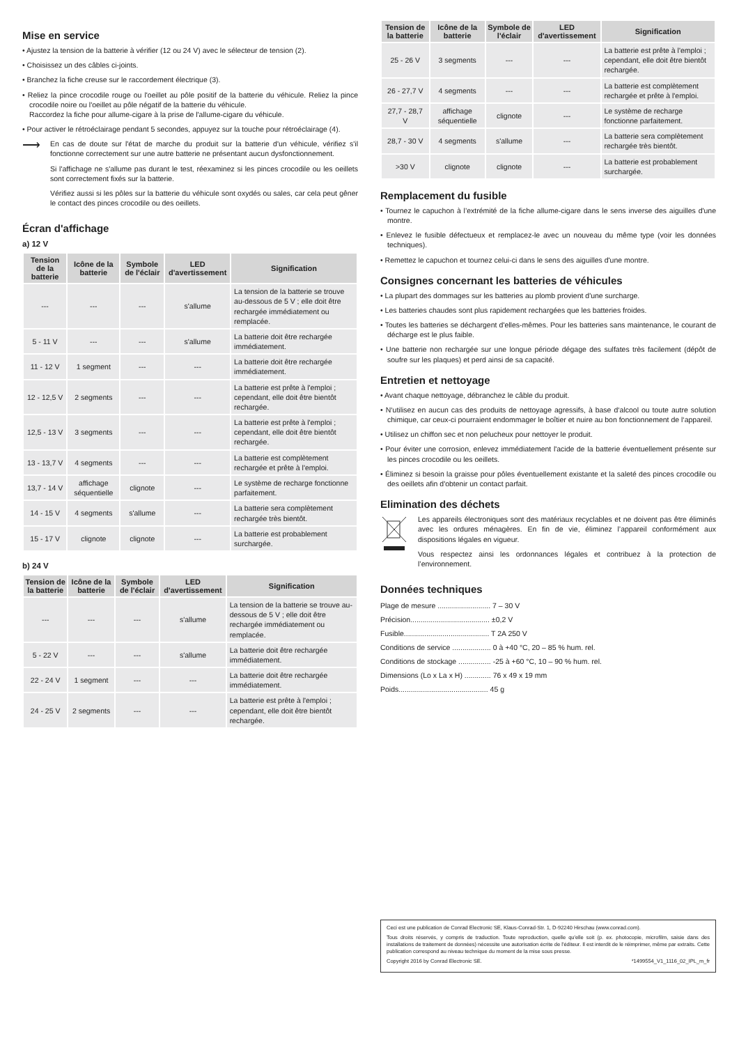Mise en service
• Ajustez la tension de la batterie à vérifier (12 ou 24 V) avec le sélecteur de tension (2).
• Choisissez un des câbles ci-joints.
• Branchez la fiche creuse sur le raccordement électrique (3).
• Reliez la pince crocodile rouge ou l'oeillet au pôle positif de la batterie du véhicule. Reliez la pince crocodile noire ou l'oeillet au pôle négatif de la batterie du véhicule.
Raccordez la fiche pour allume-cigare à la prise de l'allume-cigare du véhicule.
• Pour activer le rétroéclairage pendant 5 secondes, appuyez sur la touche pour rétroéclairage (4).
⟶
En cas de doute sur l'état de marche du produit sur la batterie d'un véhicule, vérifiez s'il fonctionne correctement sur une autre batterie ne présentant aucun dysfonctionnement.
Si l'affichage ne s'allume pas durant le test, réexaminez si les pinces crocodile ou les oeillets sont correctement fixés sur la batterie.
Vérifiez aussi si les pôles sur la batterie du véhicule sont oxydés ou sales, car cela peut gêner le contact des pinces crocodile ou des oeillets.
Écran d'affichage
a) 12 V
| Tension de la batterie | Icône de la batterie | Symbole de l'éclair | LED d'avertissement | Signification |
| --- | --- | --- | --- | --- |
| --- | --- | --- | s'allume | La tension de la batterie se trouve au-dessous de 5 V ; elle doit être rechargée immédiatement ou remplacée. |
| 5 - 11 V | --- | --- | s'allume | La batterie doit être rechargée immédiatement. |
| 11 - 12 V | 1 segment | --- | --- | La batterie doit être rechargée immédiatement. |
| 12 - 12,5 V | 2 segments | --- | --- | La batterie est prête à l'emploi ; cependant, elle doit être bientôt rechargée. |
| 12,5 - 13 V | 3 segments | --- | --- | La batterie est prête à l'emploi ; cependant, elle doit être bientôt rechargée. |
| 13 - 13,7 V | 4 segments | --- | --- | La batterie est complètement rechargée et prête à l'emploi. |
| 13,7 - 14 V | affichage séquentielle | clignote | --- | Le système de recharge fonctionne parfaitement. |
| 14 - 15 V | 4 segments | s'allume | --- | La batterie sera complètement rechargée très bientôt. |
| 15 - 17 V | clignote | clignote | --- | La batterie est probablement surchargée. |
b) 24 V
| Tension de la batterie | Icône de la batterie | Symbole de l'éclair | LED d'avertissement | Signification |
| --- | --- | --- | --- | --- |
| --- | --- | --- | s'allume | La tension de la batterie se trouve au-dessous de 5 V ; elle doit être rechargée immédiatement ou remplacée. |
| 5 - 22 V | --- | --- | s'allume | La batterie doit être rechargée immédiatement. |
| 22 - 24 V | 1 segment | --- | --- | La batterie doit être rechargée immédiatement. |
| 24 - 25 V | 2 segments | --- | --- | La batterie est prête à l'emploi ; cependant, elle doit être bientôt rechargée. |
| Tension de la batterie | Icône de la batterie | Symbole de l'éclair | LED d'avertissement | Signification |
| --- | --- | --- | --- | --- |
| 25 - 26 V | 3 segments | --- | --- | La batterie est prête à l'emploi ; cependant, elle doit être bientôt rechargée. |
| 26 - 27,7 V | 4 segments | --- | --- | La batterie est complètement rechargée et prête à l'emploi. |
| 27,7 - 28,7 V | affichage séquentielle | clignote | --- | Le système de recharge fonctionne parfaitement. |
| 28,7 - 30 V | 4 segments | s'allume | --- | La batterie sera complètement rechargée très bientôt. |
| >30 V | clignote | clignote | --- | La batterie est probablement surchargée. |
Remplacement du fusible
• Tournez le capuchon à l’extrémité de la fiche allume-cigare dans le sens inverse des aiguilles d'une montre.
• Enlevez le fusible défectueux et remplacez-le avec un nouveau du même type (voir les données techniques).
• Remettez le capuchon et tournez celui-ci dans le sens des aiguilles d'une montre.
Consignes concernant les batteries de véhicules
• La plupart des dommages sur les batteries au plomb provient d'une surcharge.
• Les batteries chaudes sont plus rapidement rechargées que les batteries froides.
• Toutes les batteries se déchargent d'elles-mêmes. Pour les batteries sans maintenance, le courant de décharge est le plus faible.
• Une batterie non rechargée sur une longue période dégage des sulfates très facilement (dépôt de soufre sur les plaques) et perd ainsi de sa capacité.
Entretien et nettoyage
• Avant chaque nettoyage, débranchez le câble du produit.
• N‘utilisez en aucun cas des produits de nettoyage agressifs, à base d‘alcool ou toute autre solution chimique, car ceux-ci pourraient endommager le boîtier et nuire au bon fonctionnement de l‘appareil.
• Utilisez un chiffon sec et non pelucheux pour nettoyer le produit.
• Pour éviter une corrosion, enlevez immédiatement l'acide de la batterie éventuellement présente sur les pinces crocodile ou les oeillets.
• Éliminez si besoin la graisse pour pôles éventuellement existante et la saleté des pinces crocodile ou des oeillets afin d'obtenir un contact parfait.
Elimination des déchets
Les appareils électroniques sont des matériaux recyclables et ne doivent pas être éliminés avec les ordures ménagères. En fin de vie, éliminez l’appareil conformément aux dispositions légales en vigueur.
Vous respectez ainsi les ordonnances légales et contribuez à la protection de l’environnement.
Données techniques
Plage de mesure .......................... 7 – 30 V
Précision....................................... ±0,2 V
Fusible.......................................... T 2A 250 V
Conditions de service ................... 0 à +40 °C, 20 – 85 % hum. rel.
Conditions de stockage ................ -25 à +60 °C, 10 – 90 % hum. rel.
Dimensions (Lo x La x H) ............. 76 x 49 x 19 mm
Poids............................................ 45 g
Ceci est une publication de Conrad Electronic SE, Klaus-Conrad-Str. 1, D-92240 Hirschau (www.conrad.com).
Tous droits réservés, y compris de traduction. Toute reproduction, quelle qu'elle soit (p. ex. photocopie, microfilm, saisie dans des installations de traitement de données) nécessite une autorisation écrite de l'éditeur. Il est interdit de le réimprimer, même par extraits. Cette publication correspond au niveau technique du moment de la mise sous presse.
Copyright 2016 by Conrad Electronic SE. *1499554_V1_1116_02_IPL_m_fr